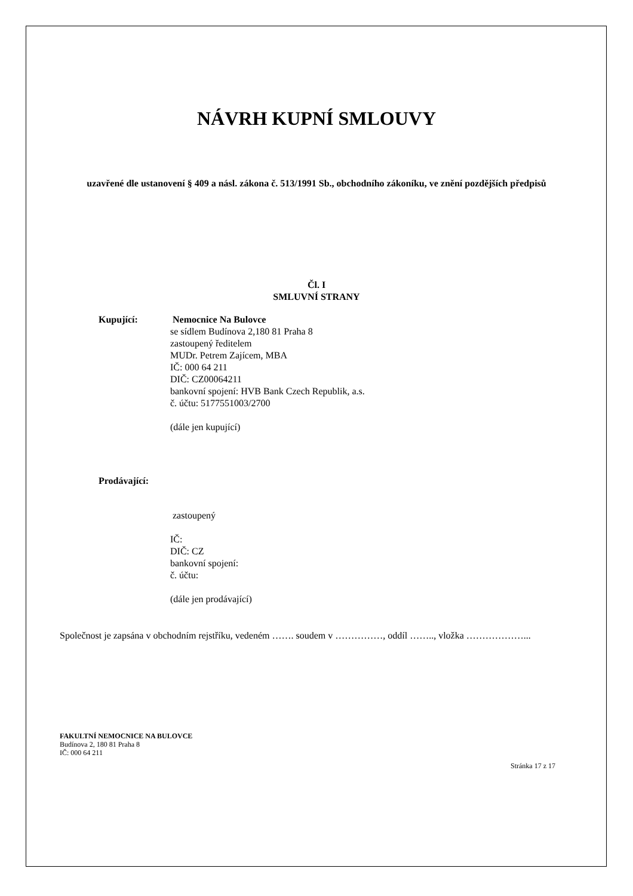NÁVRH KUPNÍ SMLOUVY
uzavřené dle ustanovení § 409 a násl. zákona č. 513/1991 Sb., obchodního zákoníku, ve znění pozdějších předpisů
Čl. I
SMLUVNÍ STRANY
Kupující: Nemocnice Na Bulovce
se sídlem Budínova 2,180 81 Praha 8
zastoupený ředitelem
MUDr. Petrem Zajícem, MBA
IČ: 000 64 211
DIČ: CZ00064211
bankovní spojení: HVB Bank Czech Republik, a.s.
č. účtu: 5177551003/2700
(dále jen kupující)
Prodávající:
zastoupený
IČ:
DIČ: CZ
bankovní spojení:
č. účtu:
(dále jen prodávající)
Společnost je zapsána v obchodním rejstříku, vedeném ……. soudem v ……………, oddíl …….., vložka ………………...
FAKULTNÍ NEMOCNICE NA BULOVCE
Budínova 2, 180 81 Praha 8
IČ: 000 64 211
Stránka 17 z 17